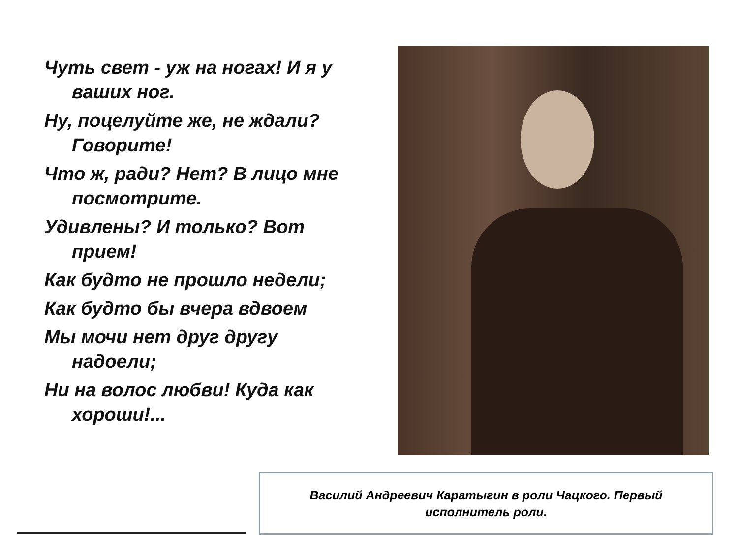Чуть свет - уж на ногах! И я у ваших ног.
Ну, поцелуйте же, не ждали? Говорите!
Что ж, ради? Нет? В лицо мне посмотрите.
Удивлены? И только? Вот прием!
Как будто не прошло недели;
Как будто бы вчера вдвоем
Мы мочи нет друг другу надоели;
Ни на волос любви! Куда как хороши!...
Василий Андреевич Каратыгин в роли Чацкого. Первый исполнитель роли.